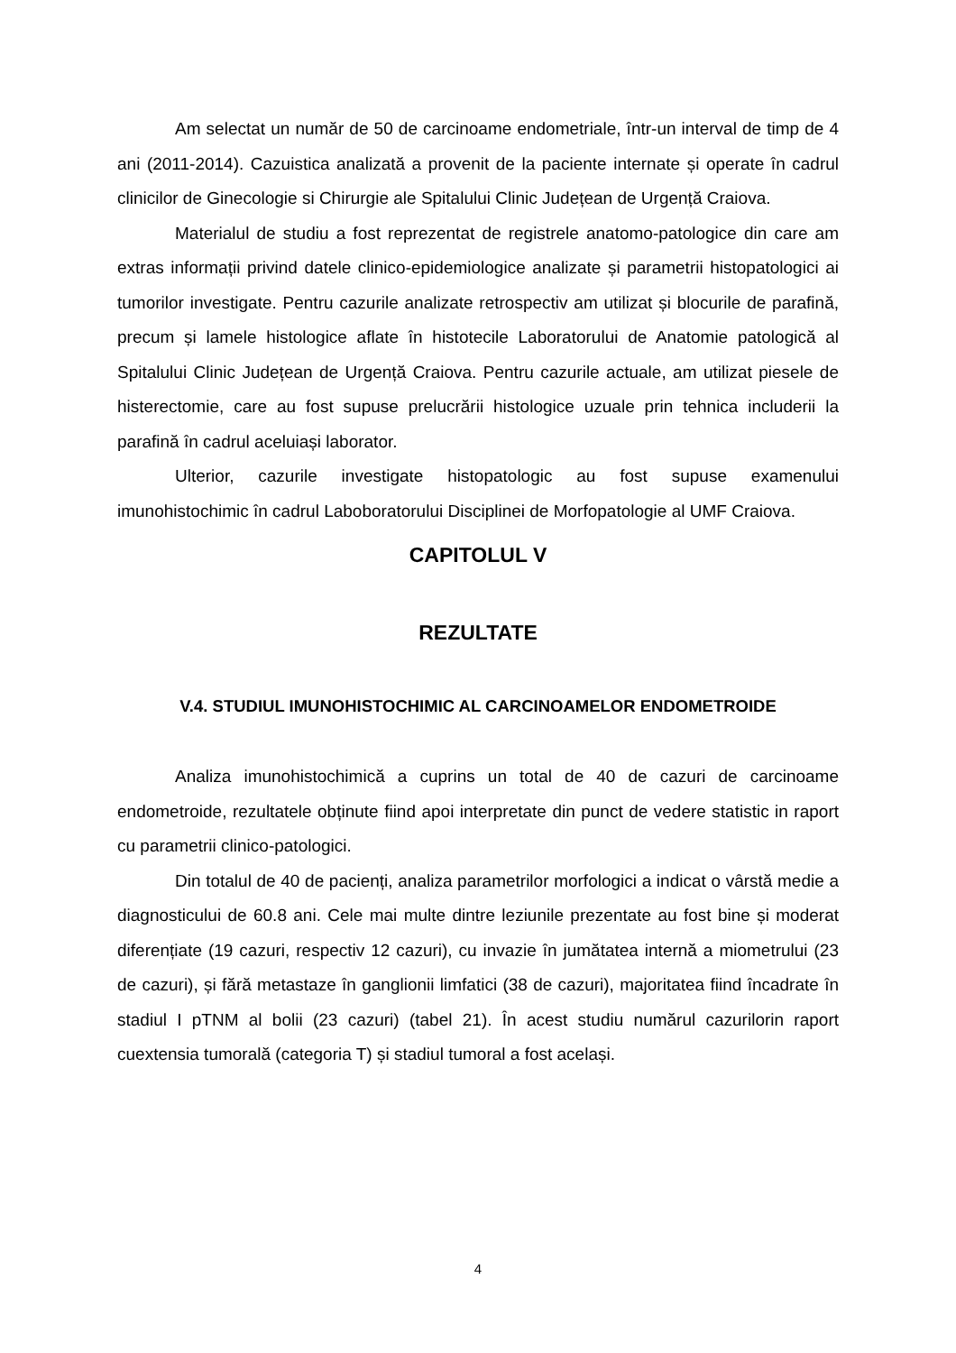Am selectat un număr de 50 de carcinoame endometriale, într-un interval de timp de 4 ani (2011-2014). Cazuistica analizată a provenit de la paciente internate și operate în cadrul clinicilor de Ginecologie si Chirurgie ale Spitalului Clinic Județean de Urgență Craiova.
Materialul de studiu a fost reprezentat de registrele anatomo-patologice din care am extras informații privind datele clinico-epidemiologice analizate și parametrii histopatologici ai tumorilor investigate. Pentru cazurile analizate retrospectiv am utilizat și blocurile de parafină, precum și lamele histologice aflate în histotecile Laboratorului de Anatomie patologică al Spitalului Clinic Județean de Urgență Craiova. Pentru cazurile actuale, am utilizat piesele de histerectomie, care au fost supuse prelucrării histologice uzuale prin tehnica includerii la parafină în cadrul aceluiași laborator.
Ulterior, cazurile investigate histopatologic au fost supuse examenului imunohistochimic în cadrul Laboboratorului Disciplinei de Morfopatologie al UMF Craiova.
CAPITOLUL V
REZULTATE
V.4. STUDIUL IMUNOHISTOCHIMIC AL CARCINOAMELOR ENDOMETROIDE
Analiza imunohistochimică a cuprins un total de 40 de cazuri de carcinoame endometroide, rezultatele obținute fiind apoi interpretate din punct de vedere statistic in raport cu parametrii clinico-patologici.
Din totalul de 40 de pacienți, analiza parametrilor morfologici a indicat o vârstă medie a diagnosticului de 60.8 ani. Cele mai multe dintre leziunile prezentate au fost bine și moderat diferențiate (19 cazuri, respectiv 12 cazuri), cu invazie în jumătatea internă a miometrului (23 de cazuri), și fără metastaze în ganglionii limfatici (38 de cazuri), majoritatea fiind încadrate în stadiul I pTNM al bolii (23 cazuri) (tabel 21). În acest studiu numărul cazurilorin raport cuextensia tumorală (categoria T) și stadiul tumoral a fost același.
4